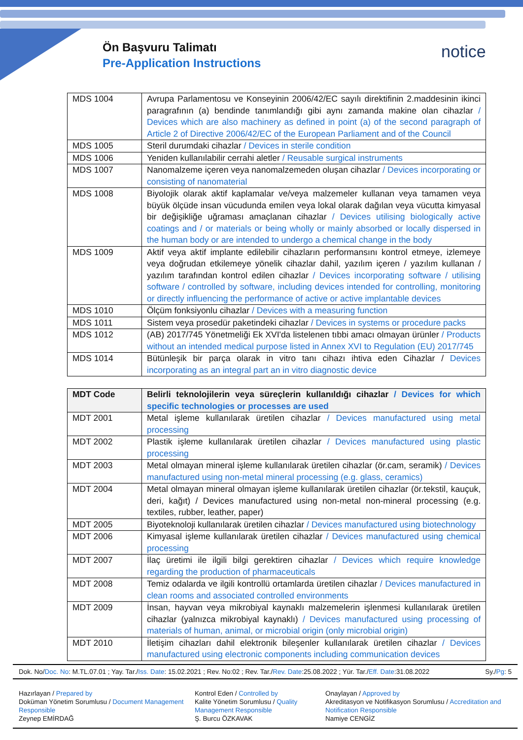Ön Başvuru Talimatı
Pre-Application Instructions
notice
| MDS 1004 | Avrupa Parlamentosu ve Konseyinin 2006/42/EC sayılı direktifinin 2.maddesinin ikinci paragrafının (a) bendinde tanımlandığı gibi aynı zamanda makine olan cihazlar / Devices which are also machinery as defined in point (a) of the second paragraph of Article 2 of Directive 2006/42/EC of the European Parliament and of the Council |
| MDS 1005 | Steril durumdaki cihazlar / Devices in sterile condition |
| MDS 1006 | Yeniden kullanılabilir cerrahi aletler / Reusable surgical instruments |
| MDS 1007 | Nanomalzeme içeren veya nanomalzemeden oluşan cihazlar / Devices incorporating or consisting of nanomaterial |
| MDS 1008 | Biyolojik olarak aktif kaplamalar ve/veya malzemeler kullanan veya tamamen veya büyük ölçüde insan vücudunda emilen veya lokal olarak dağılan veya vücutta kimyasal bir değişikliğe uğraması amaçlanan cihazlar / Devices utilising biologically active coatings and / or materials or being wholly or mainly absorbed or locally dispersed in the human body or are intended to undergo a chemical change in the body |
| MDS 1009 | Aktif veya aktif implante edilebilir cihazların performansını kontrol etmeye, izlemeye veya doğrudan etkilemeye yönelik cihazlar dahil, yazılım içeren / yazılım kullanan / yazılım tarafından kontrol edilen cihazlar / Devices incorporating software / utilising software / controlled by software, including devices intended for controlling, monitoring or directly influencing the performance of active or active implantable devices |
| MDS 1010 | Ölçüm fonksiyonlu cihazlar / Devices with a measuring function |
| MDS 1011 | Sistem veya prosedür paketindeki cihazlar / Devices in systems or procedure packs |
| MDS 1012 | (AB) 2017/745 Yönetmeliği Ek XVI'da listelenen tıbbi amacı olmayan ürünler / Products without an intended medical purpose listed in Annex XVI to Regulation (EU) 2017/745 |
| MDS 1014 | Bütünleşik bir parça olarak in vitro tanı cihazı ihtiva eden Cihazlar / Devices incorporating as an integral part an in vitro diagnostic device |
| MDT Code | Belirli teknolojilerin veya süreçlerin kullanıldığı cihazlar / Devices for which specific technologies or processes are used |
| MDT 2001 | Metal işleme kullanılarak üretilen cihazlar / Devices manufactured using metal processing |
| MDT 2002 | Plastik işleme kullanılarak üretilen cihazlar / Devices manufactured using plastic processing |
| MDT 2003 | Metal olmayan mineral işleme kullanılarak üretilen cihazlar (ör.cam, seramik) / Devices manufactured using non-metal mineral processing (e.g. glass, ceramics) |
| MDT 2004 | Metal olmayan mineral olmayan işleme kullanılarak üretilen cihazlar (ör.tekstil, kauçuk, deri, kağıt) / Devices manufactured using non-metal non-mineral processing (e.g. textiles, rubber, leather, paper) |
| MDT 2005 | Biyoteknoloji kullanılarak üretilen cihazlar / Devices manufactured using biotechnology |
| MDT 2006 | Kimyasal işleme kullanılarak üretilen cihazlar / Devices manufactured using chemical processing |
| MDT 2007 | İlaç üretimi ile ilgili bilgi gerektiren cihazlar / Devices which require knowledge regarding the production of pharmaceuticals |
| MDT 2008 | Temiz odalarda ve ilgili kontrollü ortamlarda üretilen cihazlar / Devices manufactured in clean rooms and associated controlled environments |
| MDT 2009 | İnsan, hayvan veya mikrobiyal kaynaklı malzemelerin işlenmesi kullanılarak üretilen cihazlar (yalnızca mikrobiyal kaynaklı) / Devices manufactured using processing of materials of human, animal, or microbial origin (only microbial origin) |
| MDT 2010 | İletişim cihazları dahil elektronik bileşenler kullanılarak üretilen cihazlar / Devices manufactured using electronic components including communication devices |
Dok. No/Doc. No: M.TL.07.01 ; Yay. Tar./Iss. Date: 15.02.2021 ; Rev. No:02 ; Rev. Tar./Rev. Date:25.08.2022 ; Yür. Tar./Eff. Date:31.08.2022 Sy./Pg: 5
Hazırlayan / Prepared by
Doküman Yönetim Sorumlusu / Document Management Responsible
Zeynep EMİRDAĞ
Kontrol Eden / Controlled by
Kalite Yönetim Sorumlusu / Quality Management Responsible
Ş. Burcu ÖZKAVAK
Onaylayan / Approved by
Akreditasyon ve Notifikasyon Sorumlusu / Accreditation and Notification Responsible
Namiye CENGİZ